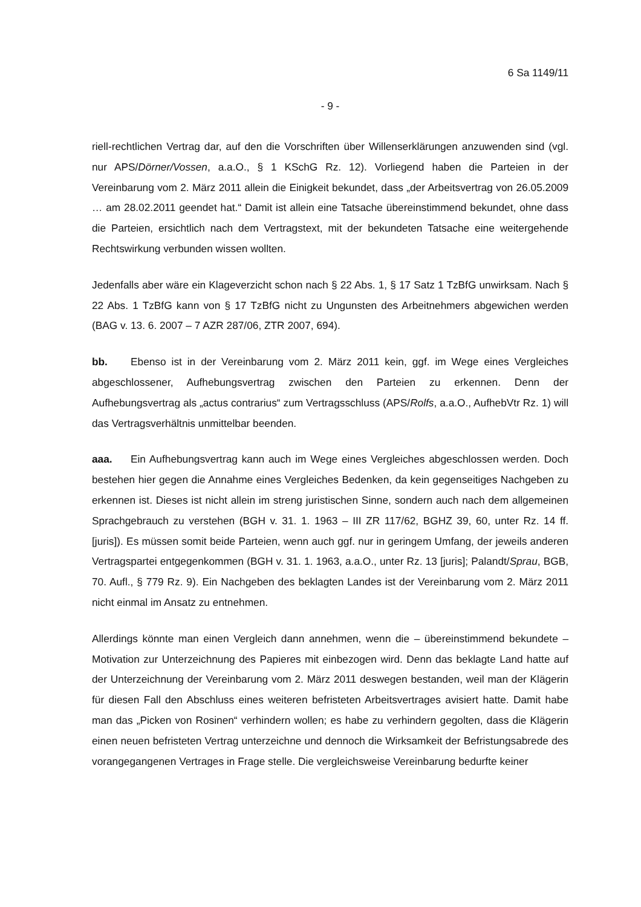6 Sa 1149/11
- 9 -
riell-rechtlichen Vertrag dar, auf den die Vorschriften über Willenserklärungen anzuwenden sind (vgl. nur APS/Dörner/Vossen, a.a.O., § 1 KSchG Rz. 12). Vorliegend haben die Parteien in der Vereinbarung vom 2. März 2011 allein die Einigkeit bekundet, dass „der Arbeitsvertrag von 26.05.2009 … am 28.02.2011 geendet hat.“ Damit ist allein eine Tatsache übereinstimmend bekundet, ohne dass die Parteien, ersichtlich nach dem Vertragstext, mit der bekundeten Tatsache eine weitergehende Rechtswirkung verbunden wissen wollten.
Jedenfalls aber wäre ein Klageverzicht schon nach § 22 Abs. 1, § 17 Satz 1 TzBfG unwirksam. Nach § 22 Abs. 1 TzBfG kann von § 17 TzBfG nicht zu Ungunsten des Arbeitnehmers abgewichen werden (BAG v. 13. 6. 2007 – 7 AZR 287/06, ZTR 2007, 694).
bb. Ebenso ist in der Vereinbarung vom 2. März 2011 kein, ggf. im Wege eines Vergleiches abgeschlossener, Aufhebungsvertrag zwischen den Parteien zu erkennen. Denn der Aufhebungsvertrag als „actus contrarius“ zum Vertragsschluss (APS/Rolfs, a.a.O., AufhebVtr Rz. 1) will das Vertragsverhältnis unmittelbar beenden.
aaa. Ein Aufhebungsvertrag kann auch im Wege eines Vergleiches abgeschlossen werden. Doch bestehen hier gegen die Annahme eines Vergleiches Bedenken, da kein gegenseitiges Nachgeben zu erkennen ist. Dieses ist nicht allein im streng juristischen Sinne, sondern auch nach dem allgemeinen Sprachgebrauch zu verstehen (BGH v. 31. 1. 1963 – III ZR 117/62, BGHZ 39, 60, unter Rz. 14 ff. [juris]). Es müssen somit beide Parteien, wenn auch ggf. nur in geringem Umfang, der jeweils anderen Vertragspartei entgegenkommen (BGH v. 31. 1. 1963, a.a.O., unter Rz. 13 [juris]; Palandt/Sprau, BGB, 70. Aufl., § 779 Rz. 9). Ein Nachgeben des beklagten Landes ist der Vereinbarung vom 2. März 2011 nicht einmal im Ansatz zu entnehmen.
Allerdings könnte man einen Vergleich dann annehmen, wenn die – übereinstimmend bekundete – Motivation zur Unterzeichnung des Papieres mit einbezogen wird. Denn das beklagte Land hatte auf der Unterzeichnung der Vereinbarung vom 2. März 2011 deswegen bestanden, weil man der Klägerin für diesen Fall den Abschluss eines weiteren befristeten Arbeitsvertrages avisiert hatte. Damit habe man das „Picken von Rosinen“ verhindern wollen; es habe zu verhindern gegolten, dass die Klägerin einen neuen befristeten Vertrag unterzeichne und dennoch die Wirksamkeit der Befristungsabrede des vorangegangenen Vertrages in Frage stelle. Die vergleichsweise Vereinbarung bedurfte keiner